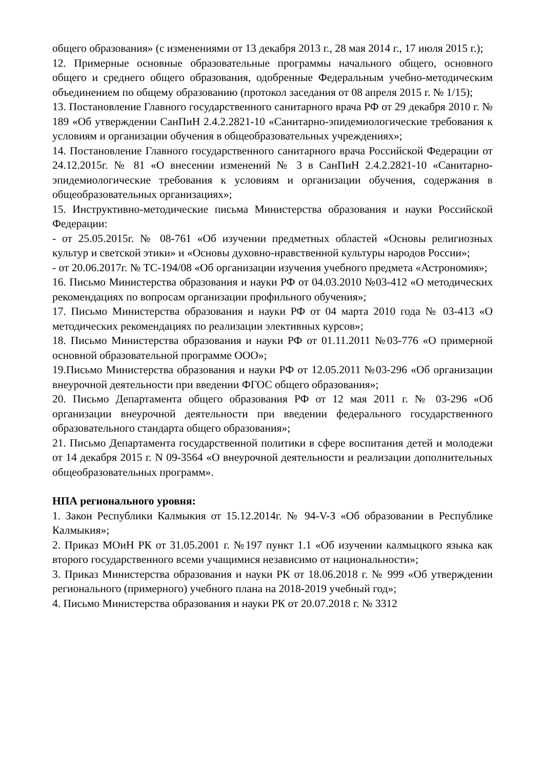общего образования» (с изменениями от 13 декабря 2013 г., 28 мая 2014 г., 17 июля 2015 г.);
12. Примерные основные образовательные программы начального общего, основного общего и среднего общего образования, одобренные Федеральным учебно-методическим объединением по общему образованию (протокол заседания от 08 апреля 2015 г. № 1/15);
13. Постановление Главного государственного санитарного врача РФ от 29 декабря 2010 г. № 189 «Об утверждении СанПиН 2.4.2.2821-10 «Санитарно-эпидемиологические требования к условиям и организации обучения в общеобразовательных учреждениях»;
14. Постановление Главного государственного санитарного врача Российской Федерации от 24.12.2015г. № 81 «О внесении изменений № 3 в СанПиН 2.4.2.2821-10 «Санитарно-эпидемиологические требования к условиям и организации обучения, содержания в общеобразовательных организациях»;
15. Инструктивно-методические письма Министерства образования и науки Российской Федерации:
- от 25.05.2015г. № 08-761 «Об изучении предметных областей «Основы религиозных культур и светской этики» и «Основы духовно-нравственной культуры народов России»;
- от 20.06.2017г. № ТС-194/08 «Об организации изучения учебного предмета «Астрономия»;
16. Письмо Министерства образования и науки РФ от 04.03.2010 №03-412 «О методических рекомендациях по вопросам организации профильного обучения»;
17. Письмо Министерства образования и науки РФ от 04 марта 2010 года № 03-413 «О методических рекомендациях по реализации элективных курсов»;
18. Письмо Министерства образования и науки РФ от 01.11.2011 №03-776 «О примерной основной образовательной программе ООО»;
19.Письмо Министерства образования и науки РФ от 12.05.2011 №03-296 «Об организации внеурочной деятельности при введении ФГОС общего образования»;
20. Письмо Департамента общего образования РФ от 12 мая 2011 г. № 03-296 «Об организации внеурочной деятельности при введении федерального государственного образовательного стандарта общего образования»;
21. Письмо Департамента государственной политики в сфере воспитания детей и молодежи от 14 декабря 2015 г. N 09-3564 «О внеурочной деятельности и реализации дополнительных общеобразовательных программ».
НПА регионального уровня:
1. Закон Республики Калмыкия от 15.12.2014г. № 94-V-З «Об образовании в Республике Калмыкия»;
2. Приказ МОиН РК от 31.05.2001 г. №197 пункт 1.1 «Об изучении калмыцкого языка как второго государственного всеми учащимися независимо от национальности»;
3. Приказ Министерства образования и науки РК от 18.06.2018 г. № 999 «Об утверждении регионального (примерного) учебного плана на 2018-2019 учебный год»;
4. Письмо Министерства образования и науки РК от 20.07.2018 г. № 3312